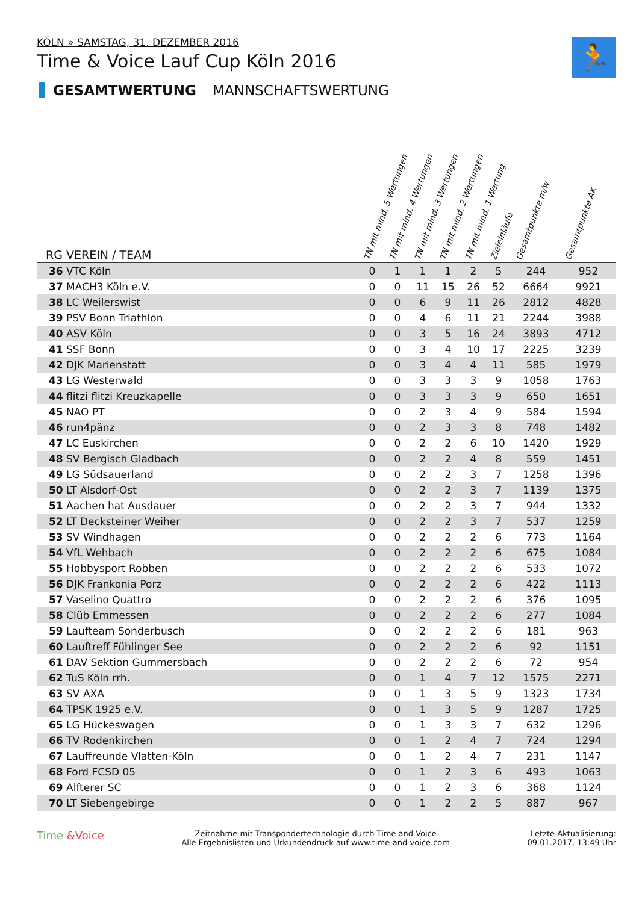🏃
KÖLN » SAMSTAG, 31. DEZEMBER 2016
Time & Voice Lauf Cup Köln 2016
GESAMTWERTUNG MANNSCHAFTSWERTUNG
| RG VEREIN / TEAM | TN mit mind. 5 Wertungen | TN mit mind. 4 Wertungen | TN mit mind. 3 Wertungen | TN mit mind. 2 Wertungen | TN mit mind. 1 Wertung | Zieleinläufe | Gesamtpunkte m/w | Gesamtpunkte AK |
| --- | --- | --- | --- | --- | --- | --- | --- | --- |
| 36 VTC Köln | 0 | 1 | 1 | 1 | 2 | 5 | 244 | 952 |
| 37 MACH3 Köln e.V. | 0 | 0 | 11 | 15 | 26 | 52 | 6664 | 9921 |
| 38 LC Weilerswist | 0 | 0 | 6 | 9 | 11 | 26 | 2812 | 4828 |
| 39 PSV Bonn Triathlon | 0 | 0 | 4 | 6 | 11 | 21 | 2244 | 3988 |
| 40 ASV Köln | 0 | 0 | 3 | 5 | 16 | 24 | 3893 | 4712 |
| 41 SSF Bonn | 0 | 0 | 3 | 4 | 10 | 17 | 2225 | 3239 |
| 42 DJK Marienstatt | 0 | 0 | 3 | 4 | 4 | 11 | 585 | 1979 |
| 43 LG Westerwald | 0 | 0 | 3 | 3 | 3 | 9 | 1058 | 1763 |
| 44 flitzi flitzi Kreuzkapelle | 0 | 0 | 3 | 3 | 3 | 9 | 650 | 1651 |
| 45 NAO PT | 0 | 0 | 2 | 3 | 4 | 9 | 584 | 1594 |
| 46 run4pänz | 0 | 0 | 2 | 3 | 3 | 8 | 748 | 1482 |
| 47 LC Euskirchen | 0 | 0 | 2 | 2 | 6 | 10 | 1420 | 1929 |
| 48 SV Bergisch Gladbach | 0 | 0 | 2 | 2 | 4 | 8 | 559 | 1451 |
| 49 LG Südsauerland | 0 | 0 | 2 | 2 | 3 | 7 | 1258 | 1396 |
| 50 LT Alsdorf-Ost | 0 | 0 | 2 | 2 | 3 | 7 | 1139 | 1375 |
| 51 Aachen hat Ausdauer | 0 | 0 | 2 | 2 | 3 | 7 | 944 | 1332 |
| 52 LT Decksteiner Weiher | 0 | 0 | 2 | 2 | 3 | 7 | 537 | 1259 |
| 53 SV Windhagen | 0 | 0 | 2 | 2 | 2 | 6 | 773 | 1164 |
| 54 VfL Wehbach | 0 | 0 | 2 | 2 | 2 | 6 | 675 | 1084 |
| 55 Hobbysport Robben | 0 | 0 | 2 | 2 | 2 | 6 | 533 | 1072 |
| 56 DJK Frankonia Porz | 0 | 0 | 2 | 2 | 2 | 6 | 422 | 1113 |
| 57 Vaselino Quattro | 0 | 0 | 2 | 2 | 2 | 6 | 376 | 1095 |
| 58 Clüb Emmessen | 0 | 0 | 2 | 2 | 2 | 6 | 277 | 1084 |
| 59 Laufteam Sonderbusch | 0 | 0 | 2 | 2 | 2 | 6 | 181 | 963 |
| 60 Lauftreff Fühlinger See | 0 | 0 | 2 | 2 | 2 | 6 | 92 | 1151 |
| 61 DAV Sektion Gummersbach | 0 | 0 | 2 | 2 | 2 | 6 | 72 | 954 |
| 62 TuS Köln rrh. | 0 | 0 | 1 | 4 | 7 | 12 | 1575 | 2271 |
| 63 SV AXA | 0 | 0 | 1 | 3 | 5 | 9 | 1323 | 1734 |
| 64 TPSK 1925 e.V. | 0 | 0 | 1 | 3 | 5 | 9 | 1287 | 1725 |
| 65 LG Hückeswagen | 0 | 0 | 1 | 3 | 3 | 7 | 632 | 1296 |
| 66 TV Rodenkirchen | 0 | 0 | 1 | 2 | 4 | 7 | 724 | 1294 |
| 67 Lauffreunde Vlatten-Köln | 0 | 0 | 1 | 2 | 4 | 7 | 231 | 1147 |
| 68 Ford FCSD 05 | 0 | 0 | 1 | 2 | 3 | 6 | 493 | 1063 |
| 69 Alfterer SC | 0 | 0 | 1 | 2 | 3 | 6 | 368 | 1124 |
| 70 LT Siebengebirge | 0 | 0 | 1 | 2 | 2 | 5 | 887 | 967 |
Time &Voice
Zeitnahme mit Transpondertechnologie durch Time and Voice
Alle Ergebnislisten und Urkundendruck auf www.time-and-voice.com
Letzte Aktualisierung:
09.01.2017, 13:49 Uhr